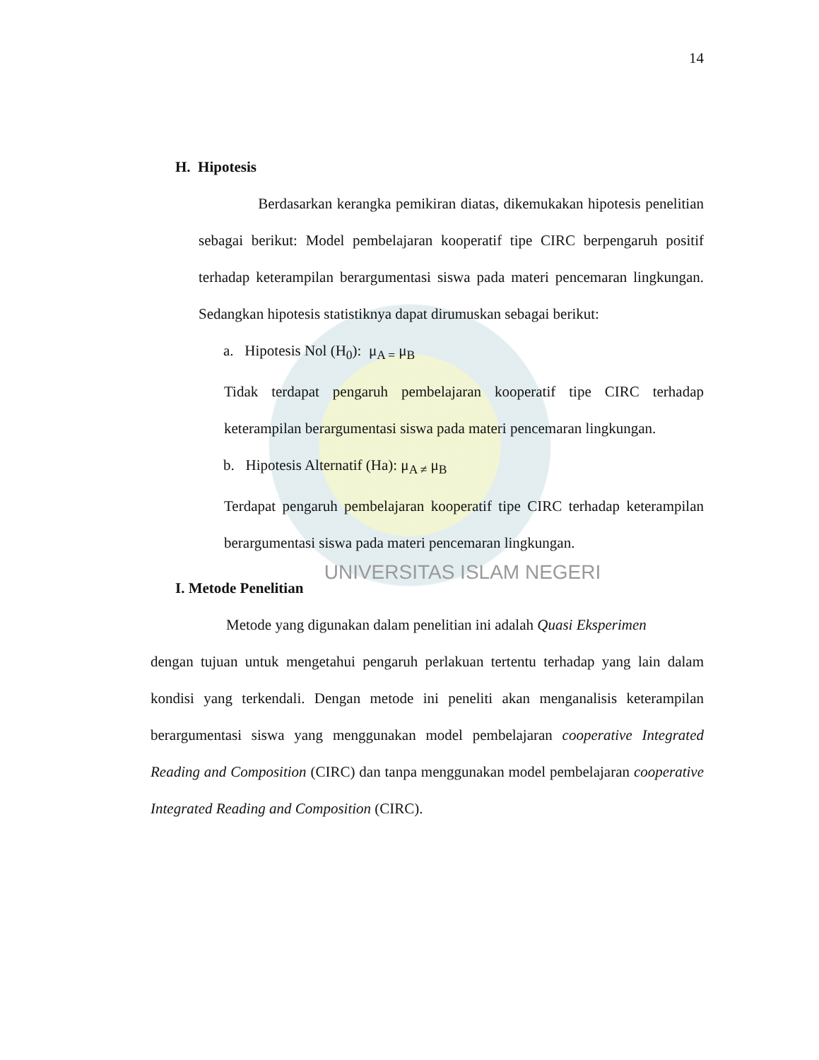14
H. Hipotesis
Berdasarkan kerangka pemikiran diatas, dikemukakan hipotesis penelitian sebagai berikut: Model pembelajaran kooperatif tipe CIRC berpengaruh positif terhadap keterampilan berargumentasi siswa pada materi pencemaran lingkungan. Sedangkan hipotesis statistiknya dapat dirumuskan sebagai berikut:
a. Hipotesis Nol (H<sub>0</sub>): μ<sub>A =</sub> μ<sub>B</sub>
Tidak terdapat pengaruh pembelajaran kooperatif tipe CIRC terhadap keterampilan berargumentasi siswa pada materi pencemaran lingkungan.
b. Hipotesis Alternatif (Ha): μ<sub>A ≠</sub> μ<sub>B</sub>
Terdapat pengaruh pembelajaran kooperatif tipe CIRC terhadap keterampilan berargumentasi siswa pada materi pencemaran lingkungan.
UNIVERSITAS ISLAM NEGERI
I. Metode Penelitian
Metode yang digunakan dalam penelitian ini adalah Quasi Eksperimen
dengan tujuan untuk mengetahui pengaruh perlakuan tertentu terhadap yang lain dalam kondisi yang terkendali. Dengan metode ini peneliti akan menganalisis keterampilan berargumentasi siswa yang menggunakan model pembelajaran cooperative Integrated Reading and Composition (CIRC) dan tanpa menggunakan model pembelajaran cooperative Integrated Reading and Composition (CIRC).